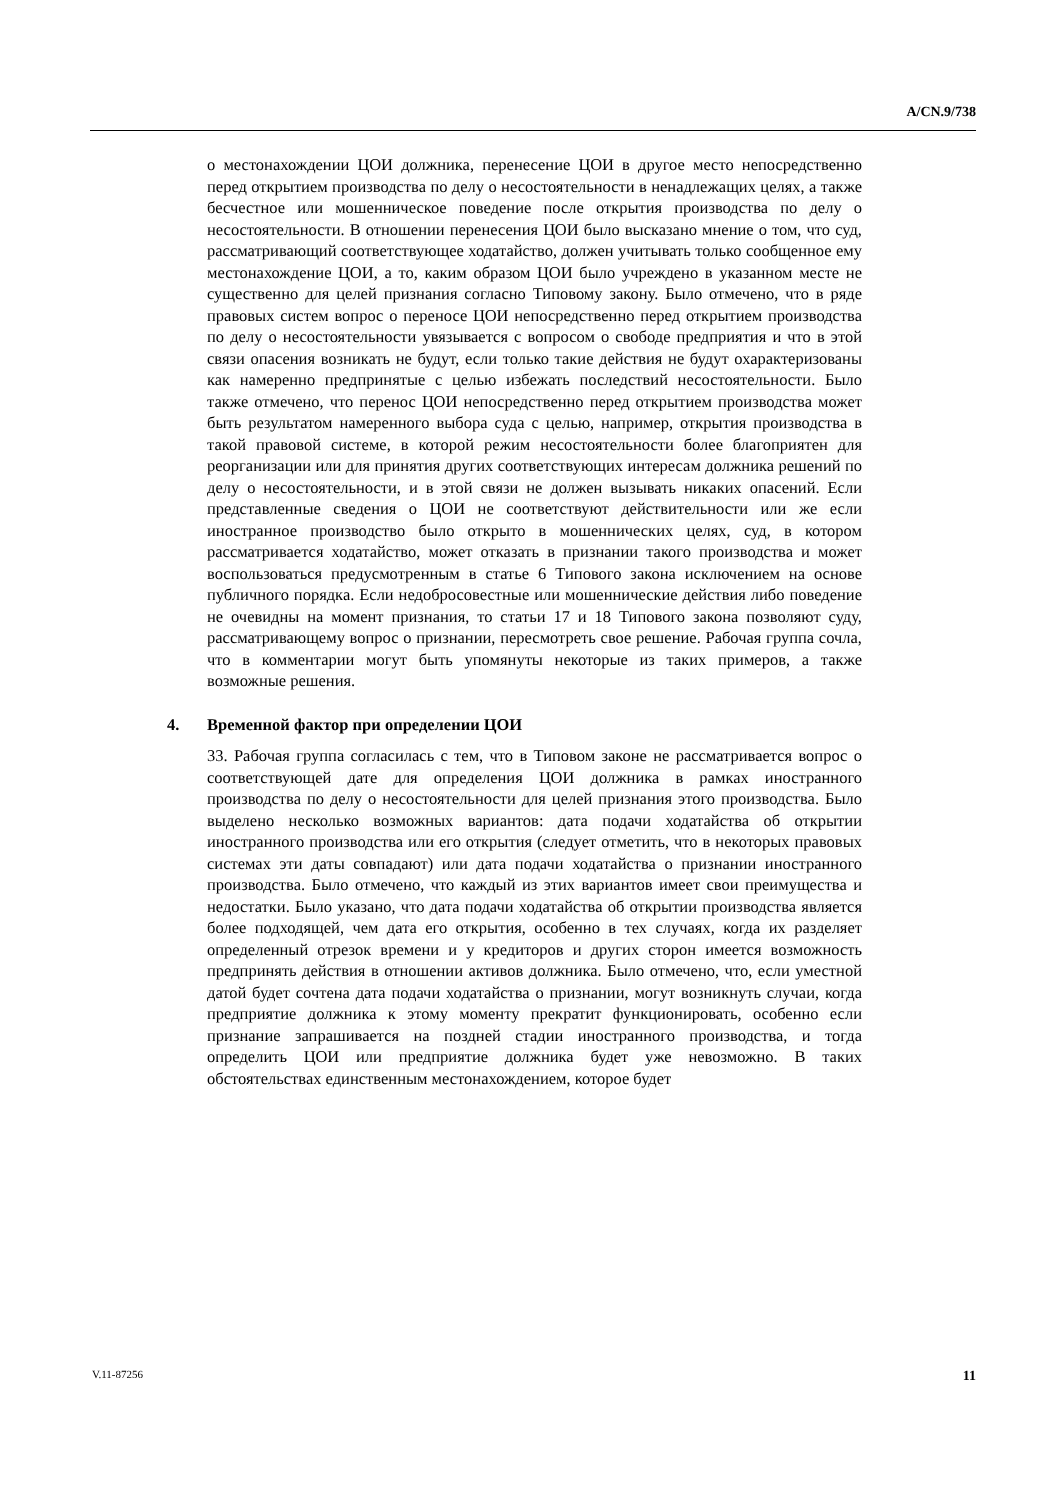A/CN.9/738
о местонахождении ЦОИ должника, перенесение ЦОИ в другое место непосредственно перед открытием производства по делу о несостоятельности в ненадлежащих целях, а также бесчестное или мошенническое поведение после открытия производства по делу о несостоятельности. В отношении перенесения ЦОИ было высказано мнение о том, что суд, рассматривающий соответствующее ходатайство, должен учитывать только сообщенное ему местонахождение ЦОИ, а то, каким образом ЦОИ было учреждено в указанном месте не существенно для целей признания согласно Типовому закону. Было отмечено, что в ряде правовых систем вопрос о переносе ЦОИ непосредственно перед открытием производства по делу о несостоятельности увязывается с вопросом о свободе предприятия и что в этой связи опасения возникать не будут, если только такие действия не будут охарактеризованы как намеренно предпринятые с целью избежать последствий несостоятельности. Было также отмечено, что перенос ЦОИ непосредственно перед открытием производства может быть результатом намеренного выбора суда с целью, например, открытия производства в такой правовой системе, в которой режим несостоятельности более благоприятен для реорганизации или для принятия других соответствующих интересам должника решений по делу о несостоятельности, и в этой связи не должен вызывать никаких опасений. Если представленные сведения о ЦОИ не соответствуют действительности или же если иностранное производство было открыто в мошеннических целях, суд, в котором рассматривается ходатайство, может отказать в признании такого производства и может воспользоваться предусмотренным в статье 6 Типового закона исключением на основе публичного порядка. Если недобросовестные или мошеннические действия либо поведение не очевидны на момент признания, то статьи 17 и 18 Типового закона позволяют суду, рассматривающему вопрос о признании, пересмотреть свое решение. Рабочая группа сочла, что в комментарии могут быть упомянуты некоторые из таких примеров, а также возможные решения.
4. Временной фактор при определении ЦОИ
33. Рабочая группа согласилась с тем, что в Типовом законе не рассматривается вопрос о соответствующей дате для определения ЦОИ должника в рамках иностранного производства по делу о несостоятельности для целей признания этого производства. Было выделено несколько возможных вариантов: дата подачи ходатайства об открытии иностранного производства или его открытия (следует отметить, что в некоторых правовых системах эти даты совпадают) или дата подачи ходатайства о признании иностранного производства. Было отмечено, что каждый из этих вариантов имеет свои преимущества и недостатки. Было указано, что дата подачи ходатайства об открытии производства является более подходящей, чем дата его открытия, особенно в тех случаях, когда их разделяет определенный отрезок времени и у кредиторов и других сторон имеется возможность предпринять действия в отношении активов должника. Было отмечено, что, если уместной датой будет сочтена дата подачи ходатайства о признании, могут возникнуть случаи, когда предприятие должника к этому моменту прекратит функционировать, особенно если признание запрашивается на поздней стадии иностранного производства, и тогда определить ЦОИ или предприятие должника будет уже невозможно. В таких обстоятельствах единственным местонахождением, которое будет
V.11-87256 11